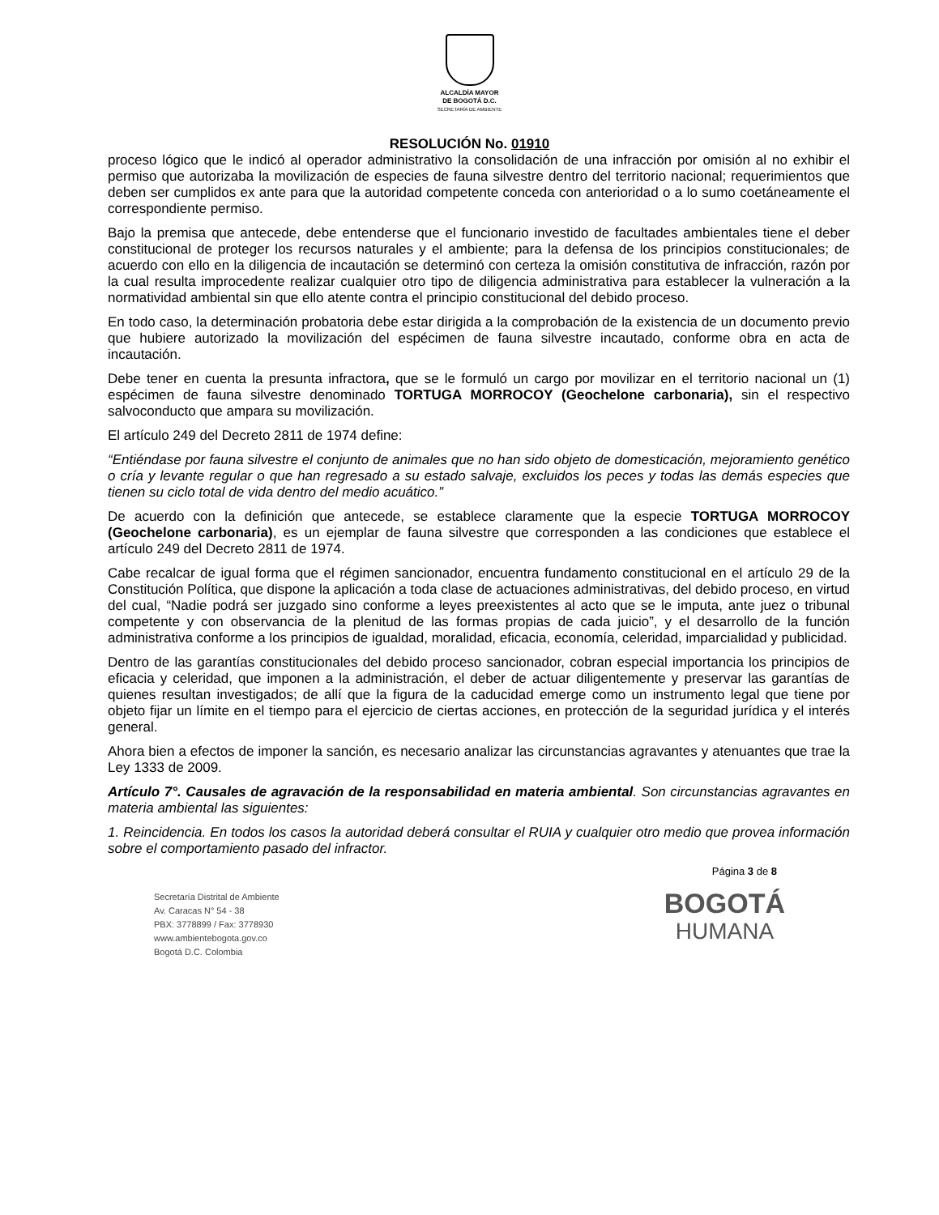ALCALDÍA MAYOR
DE BOGOTÁ D.C.
SECRETARÍA DE AMBIENTE
RESOLUCIÓN No. 01910
proceso lógico que le indicó al operador administrativo la consolidación de una infracción por omisión al no exhibir el permiso que autorizaba la movilización de especies de fauna silvestre dentro del territorio nacional; requerimientos que deben ser cumplidos ex ante para que la autoridad competente conceda con anterioridad o a lo sumo coetáneamente el correspondiente permiso.
Bajo la premisa que antecede, debe entenderse que el funcionario investido de facultades ambientales tiene el deber constitucional de proteger los recursos naturales y el ambiente; para la defensa de los principios constitucionales; de acuerdo con ello en la diligencia de incautación se determinó con certeza la omisión constitutiva de infracción, razón por la cual resulta improcedente realizar cualquier otro tipo de diligencia administrativa para establecer la vulneración a la normatividad ambiental sin que ello atente contra el principio constitucional del debido proceso.
En todo caso, la determinación probatoria debe estar dirigida a la comprobación de la existencia de un documento previo que hubiere autorizado la movilización del espécimen de fauna silvestre incautado, conforme obra en acta de incautación.
Debe tener en cuenta la presunta infractora, que se le formuló un cargo por movilizar en el territorio nacional un (1) espécimen de fauna silvestre denominado TORTUGA MORROCOY (Geochelone carbonaria), sin el respectivo salvoconducto que ampara su movilización.
El artículo 249 del Decreto 2811 de 1974 define:
“Entiéndase por fauna silvestre el conjunto de animales que no han sido objeto de domesticación, mejoramiento genético o cría y levante regular o que han regresado a su estado salvaje, excluidos los peces y todas las demás especies que tienen su ciclo total de vida dentro del medio acuático.”
De acuerdo con la definición que antecede, se establece claramente que la especie TORTUGA MORROCOY (Geochelone carbonaria), es un ejemplar de fauna silvestre que corresponden a las condiciones que establece el artículo 249 del Decreto 2811 de 1974.
Cabe recalcar de igual forma que el régimen sancionador, encuentra fundamento constitucional en el artículo 29 de la Constitución Política, que dispone la aplicación a toda clase de actuaciones administrativas, del debido proceso, en virtud del cual, “Nadie podrá ser juzgado sino conforme a leyes preexistentes al acto que se le imputa, ante juez o tribunal competente y con observancia de la plenitud de las formas propias de cada juicio”, y el desarrollo de la función administrativa conforme a los principios de igualdad, moralidad, eficacia, economía, celeridad, imparcialidad y publicidad.
Dentro de las garantías constitucionales del debido proceso sancionador, cobran especial importancia los principios de eficacia y celeridad, que imponen a la administración, el deber de actuar diligentemente y preservar las garantías de quienes resultan investigados; de allí que la figura de la caducidad emerge como un instrumento legal que tiene por objeto fijar un límite en el tiempo para el ejercicio de ciertas acciones, en protección de la seguridad jurídica y el interés general.
Ahora bien a efectos de imponer la sanción, es necesario analizar las circunstancias agravantes y atenuantes que trae la Ley 1333 de 2009.
Artículo 7°. Causales de agravación de la responsabilidad en materia ambiental. Son circunstancias agravantes en materia ambiental las siguientes:
1. Reincidencia. En todos los casos la autoridad deberá consultar el RUIA y cualquier otro medio que provea información sobre el comportamiento pasado del infractor.
Página 3 de 8
Secretaría Distrital de Ambiente
Av. Caracas N° 54 - 38
PBX: 3778899 / Fax: 3778930
www.ambientebogota.gov.co
Bogotá D.C. Colombia
BOGOTÁ
HUMANA